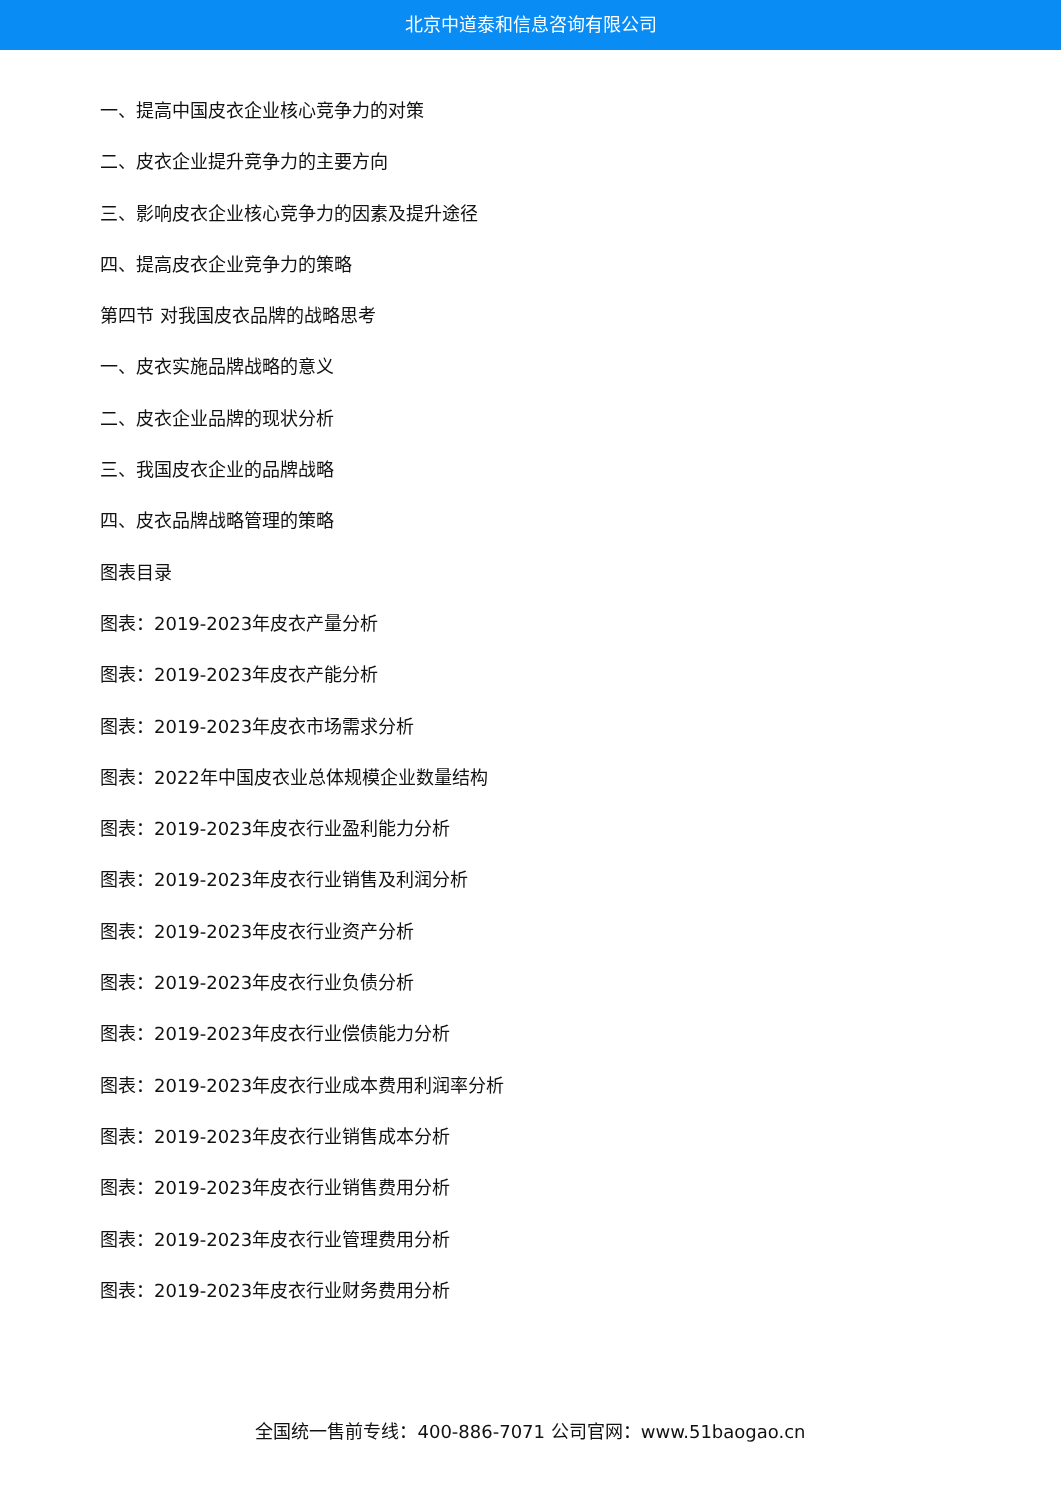北京中道泰和信息咨询有限公司
一、提高中国皮衣企业核心竞争力的对策
二、皮衣企业提升竞争力的主要方向
三、影响皮衣企业核心竞争力的因素及提升途径
四、提高皮衣企业竞争力的策略
第四节 对我国皮衣品牌的战略思考
一、皮衣实施品牌战略的意义
二、皮衣企业品牌的现状分析
三、我国皮衣企业的品牌战略
四、皮衣品牌战略管理的策略
图表目录
图表：2019-2023年皮衣产量分析
图表：2019-2023年皮衣产能分析
图表：2019-2023年皮衣市场需求分析
图表：2022年中国皮衣业总体规模企业数量结构
图表：2019-2023年皮衣行业盈利能力分析
图表：2019-2023年皮衣行业销售及利润分析
图表：2019-2023年皮衣行业资产分析
图表：2019-2023年皮衣行业负债分析
图表：2019-2023年皮衣行业偿债能力分析
图表：2019-2023年皮衣行业成本费用利润率分析
图表：2019-2023年皮衣行业销售成本分析
图表：2019-2023年皮衣行业销售费用分析
图表：2019-2023年皮衣行业管理费用分析
图表：2019-2023年皮衣行业财务费用分析
全国统一售前专线：400-886-7071 公司官网：www.51baogao.cn